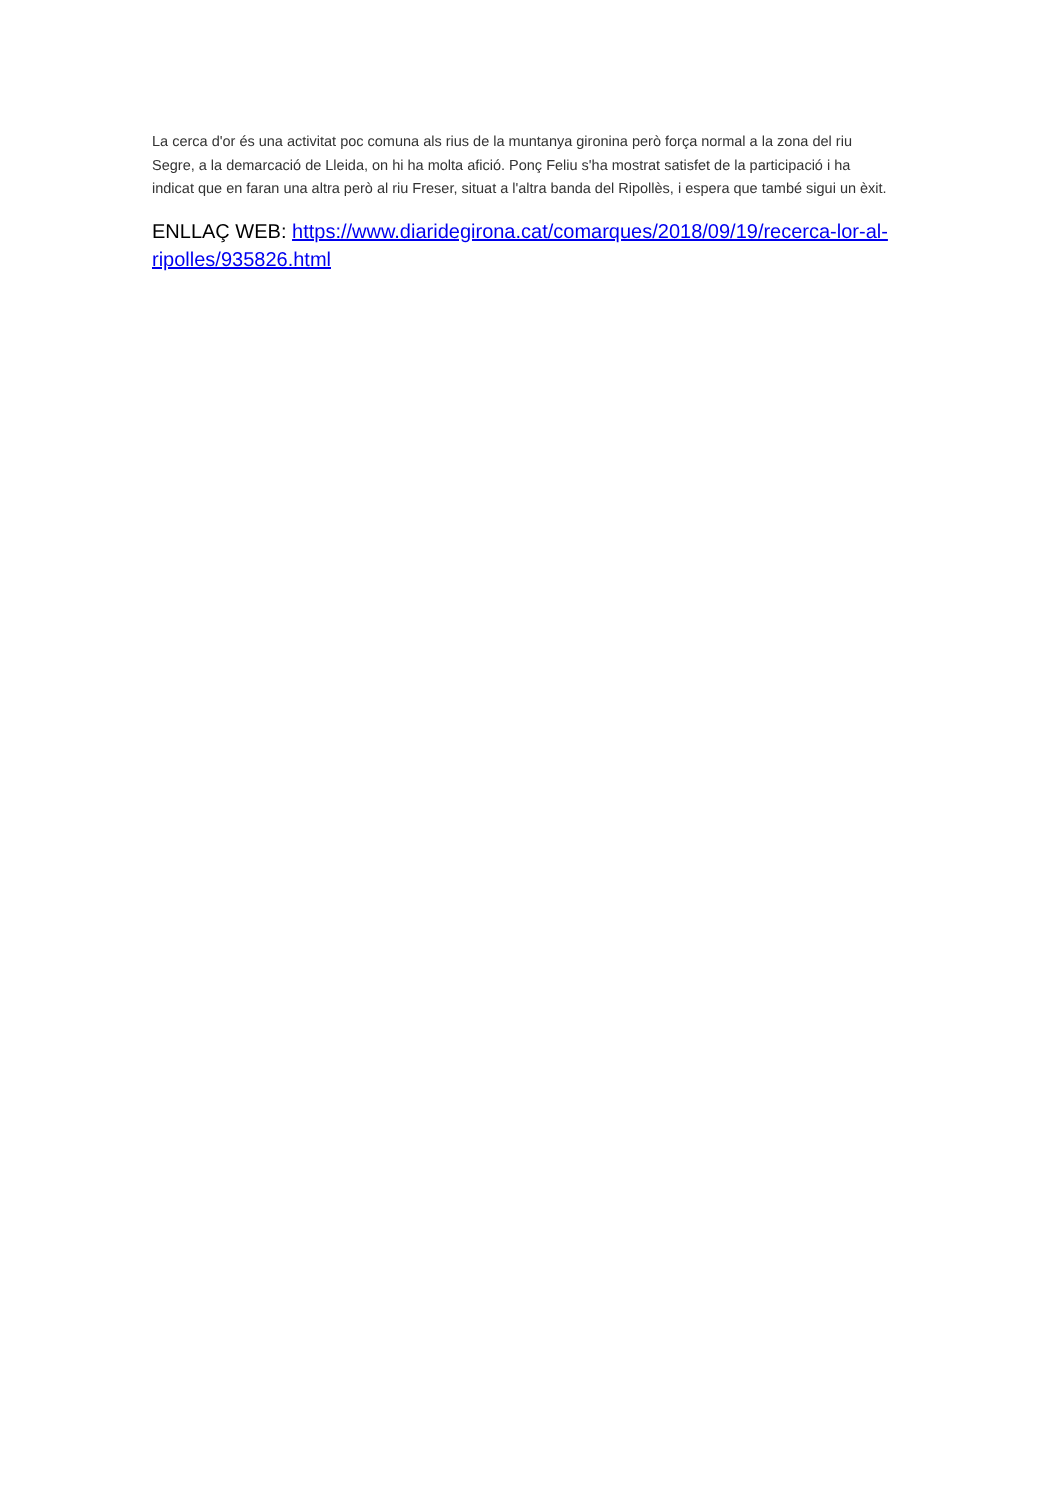La cerca d'or és una activitat poc comuna als rius de la muntanya gironina però força normal a la zona del riu Segre, a la demarcació de Lleida, on hi ha molta afició. Ponç Feliu s'ha mostrat satisfet de la participació i ha indicat que en faran una altra però al riu Freser, situat a l'altra banda del Ripollès, i espera que també sigui un èxit.
ENLLAÇ WEB: https://www.diaridegirona.cat/comarques/2018/09/19/recerca-lor-al-ripolles/935826.html